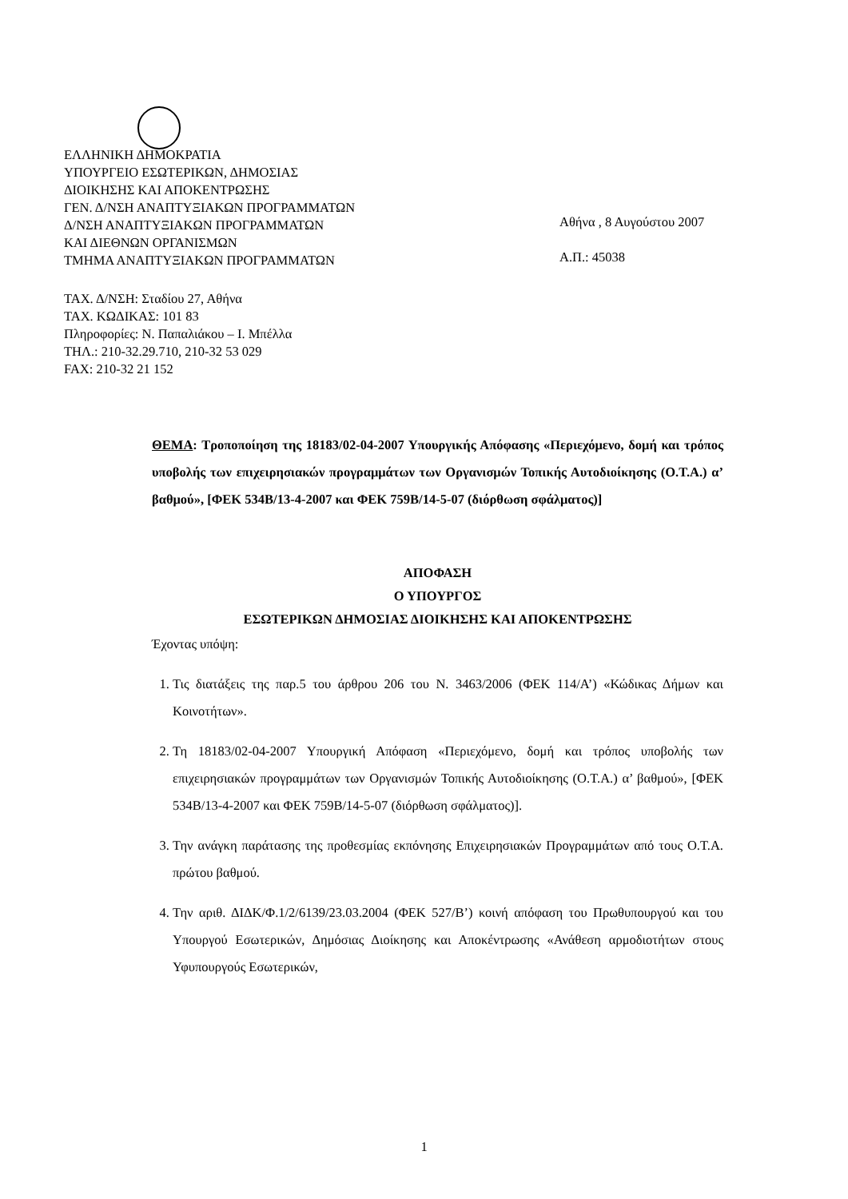ΕΛΛΗΝΙΚΗ ΔΗΜΟΚΡΑΤΙΑ
ΥΠΟΥΡΓΕΙΟ ΕΣΩΤΕΡΙΚΩΝ, ΔΗΜΟΣΙΑΣ
ΔΙΟΙΚΗΣΗΣ ΚΑΙ ΑΠΟΚΕΝΤΡΩΣΗΣ
ΓΕΝ. Δ/ΝΣΗ ΑΝΑΠΤΥΞΙΑΚΩΝ ΠΡΟΓΡΑΜΜΑΤΩΝ
Δ/ΝΣΗ ΑΝΑΠΤΥΞΙΑΚΩΝ ΠΡΟΓΡΑΜΜΑΤΩΝ
ΚΑΙ ΔΙΕΘΝΩΝ ΟΡΓΑΝΙΣΜΩΝ
ΤΜΗΜΑ ΑΝΑΠΤΥΞΙΑΚΩΝ ΠΡΟΓΡΑΜΜΑΤΩΝ
Αθήνα , 8 Αυγούστου 2007
Α.Π.: 45038
ΤΑΧ. Δ/ΝΣΗ: Σταδίου 27, Αθήνα
ΤΑΧ. ΚΩΔΙΚΑΣ: 101 83
Πληροφορίες: Ν. Παπαλιάκου – Ι. Μπέλλα
ΤΗΛ.: 210-32.29.710, 210-32 53 029
FAX: 210-32 21 152
ΘΕΜΑ: Τροποποίηση της 18183/02-04-2007 Υπουργικής Απόφασης «Περιεχόμενο, δομή και τρόπος υποβολής των επιχειρησιακών προγραμμάτων των Οργανισμών Τοπικής Αυτοδιοίκησης (Ο.Τ.Α.) α’ βαθμού», [ΦΕΚ 534Β/13-4-2007 και ΦΕΚ 759Β/14-5-07 (διόρθωση σφάλματος)]
ΑΠΟΦΑΣΗ
Ο ΥΠΟΥΡΓΟΣ
ΕΣΩΤΕΡΙΚΩΝ ΔΗΜΟΣΙΑΣ ΔΙΟΙΚΗΣΗΣ ΚΑΙ ΑΠΟΚΕΝΤΡΩΣΗΣ
Έχοντας υπόψη:
1. Τις διατάξεις της παρ.5 του άρθρου 206 του Ν. 3463/2006 (ΦΕΚ 114/Α’) «Κώδικας Δήμων και Κοινοτήτων».
2. Τη 18183/02-04-2007 Υπουργική Απόφαση «Περιεχόμενο, δομή και τρόπος υποβολής των επιχειρησιακών προγραμμάτων των Οργανισμών Τοπικής Αυτοδιοίκησης (Ο.Τ.Α.) α’ βαθμού», [ΦΕΚ 534Β/13-4-2007 και ΦΕΚ 759Β/14-5-07 (διόρθωση σφάλματος)].
3. Την ανάγκη παράτασης της προθεσμίας εκπόνησης Επιχειρησιακών Προγραμμάτων από τους Ο.Τ.Α. πρώτου βαθμού.
4. Την αριθ. ΔΙΔΚ/Φ.1/2/6139/23.03.2004 (ΦΕΚ 527/Β’) κοινή απόφαση του Πρωθυπουργού και του Υπουργού Εσωτερικών, Δημόσιας Διοίκησης και Αποκέντρωσης «Ανάθεση αρμοδιοτήτων στους Υφυπουργούς Εσωτερικών,
1